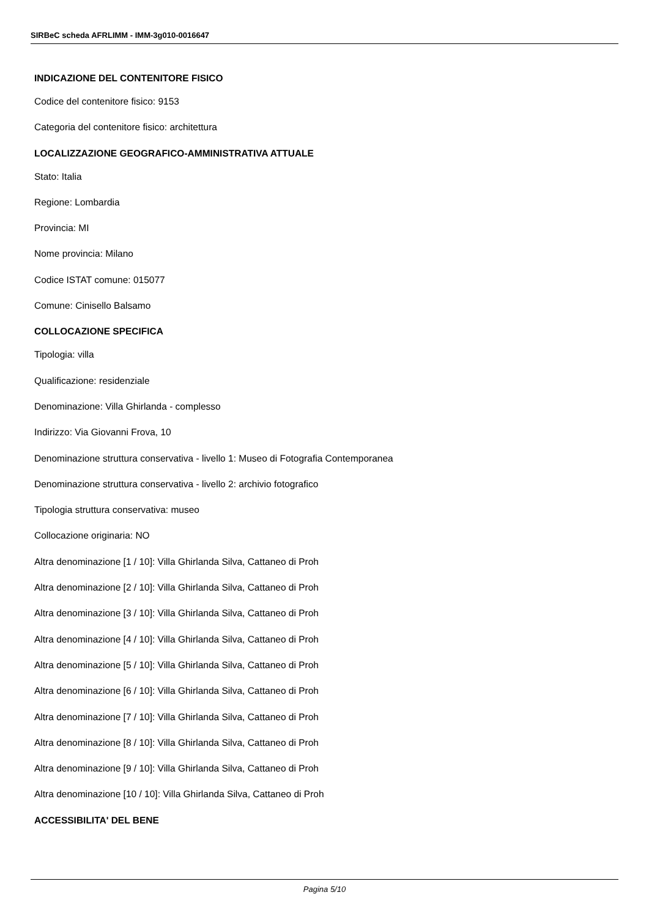SIRBeC scheda AFRLIMM - IMM-3g010-0016647
INDICAZIONE DEL CONTENITORE FISICO
Codice del contenitore fisico: 9153
Categoria del contenitore fisico: architettura
LOCALIZZAZIONE GEOGRAFICO-AMMINISTRATIVA ATTUALE
Stato: Italia
Regione: Lombardia
Provincia: MI
Nome provincia: Milano
Codice ISTAT comune: 015077
Comune: Cinisello Balsamo
COLLOCAZIONE SPECIFICA
Tipologia: villa
Qualificazione: residenziale
Denominazione: Villa Ghirlanda - complesso
Indirizzo: Via Giovanni Frova, 10
Denominazione struttura conservativa - livello 1: Museo di Fotografia Contemporanea
Denominazione struttura conservativa - livello 2: archivio fotografico
Tipologia struttura conservativa: museo
Collocazione originaria: NO
Altra denominazione [1 / 10]: Villa Ghirlanda Silva, Cattaneo di Proh
Altra denominazione [2 / 10]: Villa Ghirlanda Silva, Cattaneo di Proh
Altra denominazione [3 / 10]: Villa Ghirlanda Silva, Cattaneo di Proh
Altra denominazione [4 / 10]: Villa Ghirlanda Silva, Cattaneo di Proh
Altra denominazione [5 / 10]: Villa Ghirlanda Silva, Cattaneo di Proh
Altra denominazione [6 / 10]: Villa Ghirlanda Silva, Cattaneo di Proh
Altra denominazione [7 / 10]: Villa Ghirlanda Silva, Cattaneo di Proh
Altra denominazione [8 / 10]: Villa Ghirlanda Silva, Cattaneo di Proh
Altra denominazione [9 / 10]: Villa Ghirlanda Silva, Cattaneo di Proh
Altra denominazione [10 / 10]: Villa Ghirlanda Silva, Cattaneo di Proh
ACCESSIBILITA' DEL BENE
Pagina 5/10